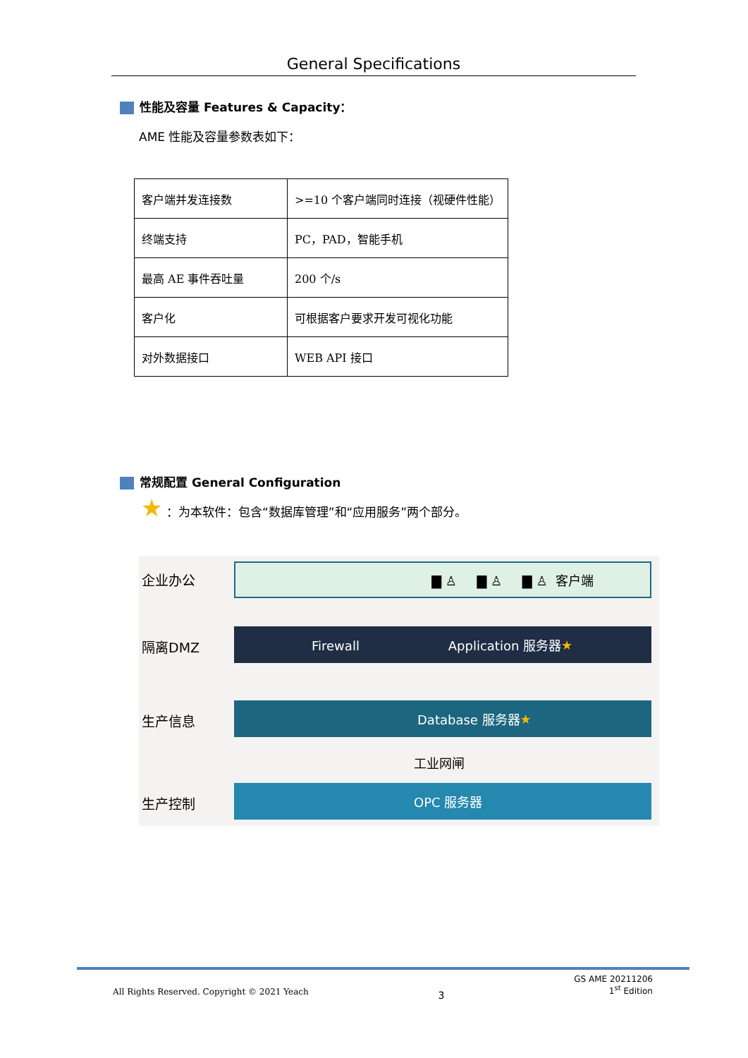General Specifications
性能及容量 Features & Capacity：
AME 性能及容量参数表如下：
| 客户端并发连接数 | >=10 个客户端同时连接（视硬件性能） |
| 终端支持 | PC，PAD，智能手机 |
| 最高 AE 事件吞吐量 | 200 个/s |
| 客户化 | 可根据客户要求开发可视化功能 |
| 对外数据接口 | WEB API 接口 |
常规配置 General Configuration
★ ：为本软件：包含“数据库管理”和“应用服务”两个部分。
企业办公
隔离DMZ
生产信息
生产控制
▇ ♙ ▇ ♙ ▇ ♙ 客户端
Firewall Application 服务器 ★
Database 服务器 ★
工业网闸
OPC 服务器
All Rights Reserved. Copyright © 2021 Yeach 3 GS AME 20211206
1<sup>st</sup> Edition